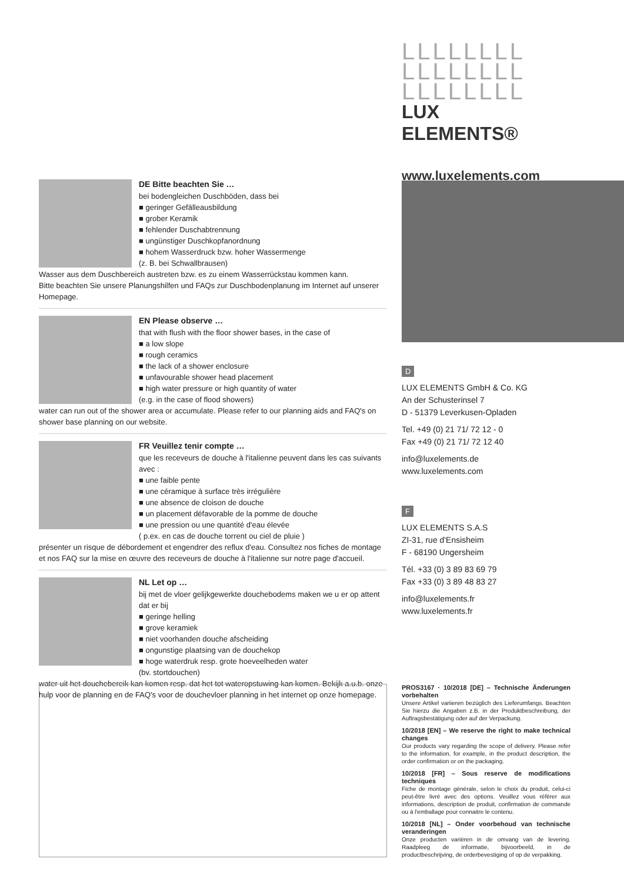LLLLLLLL
LLLLLLLL
LLLLLLLL
LUX ELEMENTS®
www.luxelements.com
DE Bitte beachten Sie …
bei bodengleichen Duschböden, dass bei
■ geringer Gefälleausbildung
■ grober Keramik
■ fehlender Duschabtrennung
■ ungünstiger Duschkopfanordnung
■ hohem Wasserdruck bzw. hoher Wassermenge
(z. B. bei Schwallbrausen)
Wasser aus dem Duschbereich austreten bzw. es zu einem Wasserrückstau kommen kann.
Bitte beachten Sie unsere Planungshilfen und FAQs zur Duschbodenplanung im Internet auf unserer Homepage.
EN Please observe …
that with flush with the floor shower bases, in the case of
■ a low slope
■ rough ceramics
■ the lack of a shower enclosure
■ unfavourable shower head placement
■ high water pressure or high quantity of water
(e.g. in the case of flood showers)
water can run out of the shower area or accumulate. Please refer to our planning aids and FAQ's on shower base planning on our website.
FR Veuillez tenir compte …
que les receveurs de douche à l'italienne peuvent dans les cas suivants avec :
■ une faible pente
■ une céramique à surface très irrégulière
■ une absence de cloison de douche
■ un placement défavorable de la pomme de douche
■ une pression ou une quantité d'eau élevée
( p.ex. en cas de douche torrent ou ciel de pluie )
présenter un risque de débordement et engendrer des reflux d'eau. Consultez nos fiches de montage et nos FAQ sur la mise en œuvre des receveurs de douche à l'italienne sur notre page d'accueil.
NL Let op …
bij met de vloer gelijkgewerkte douchebodems maken we u er op attent dat er bij
■ geringe helling
■ grove keramiek
■ niet voorhanden douche afscheiding
■ ongunstige plaatsing van de douchekop
■ hoge waterdruk resp. grote hoeveelheden water
(bv. stortdouchen)
water uit het douchebereik kan komen resp. dat het tot wateropstuwing kan komen. Bekijk a.u.b. onze hulp voor de planning en de FAQ's voor de douchevloer planning in het internet op onze homepage.
D
LUX ELEMENTS GmbH & Co. KG
An der Schusterinsel 7
D - 51379 Leverkusen-Opladen
Tel. +49 (0) 21 71/ 72 12 - 0
Fax +49 (0) 21 71/ 72 12 40
info@luxelements.de
www.luxelements.com
F
LUX ELEMENTS S.A.S
ZI-31, rue d'Ensisheim
F - 68190 Ungersheim
Tél. +33 (0) 3 89 83 69 79
Fax +33 (0) 3 89 48 83 27
info@luxelements.fr
www.luxelements.fr
PROS3167 · 10/2018 [DE] – Technische Änderungen vorbehalten
Unsere Artikel variieren bezüglich des Lieferumfangs. Beachten Sie hierzu die Angaben z.B. in der Produktbeschreibung, der Auftragsbestätigung oder auf der Verpackung.
10/2018 [EN] – We reserve the right to make technical changes
Our products vary regarding the scope of delivery. Please refer to the information, for example, in the product description, the order confirmation or on the packaging.
10/2018 [FR] – Sous reserve de modifications techniques
Fiche de montage générale, selon le choix du produit, celui-ci peut-être livré avec des options. Veuillez vous référer aux informations, description de produit, confirmation de commande ou à l'emballage pour connaitre le contenu.
10/2018 [NL] – Onder voorbehoud van technische veranderingen
Onze producten variëren in de omvang van de levering. Raadpleeg de informatie, bijvoorbeeld, in de productbeschrijving, de orderbevestiging of op de verpakking.